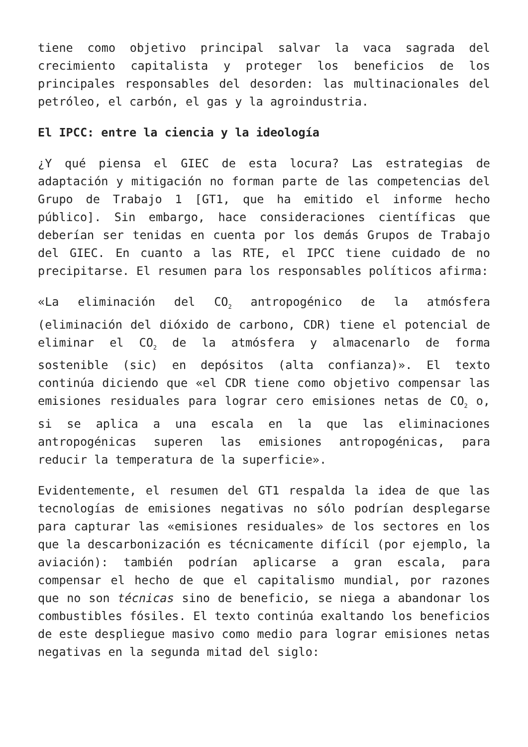tiene como objetivo principal salvar la vaca sagrada del crecimiento capitalista y proteger los beneficios de los principales responsables del desorden: las multinacionales del petróleo, el carbón, el gas y la agroindustria.
El IPCC: entre la ciencia y la ideología
¿Y qué piensa el GIEC de esta locura? Las estrategias de adaptación y mitigación no forman parte de las competencias del Grupo de Trabajo 1 [GT1, que ha emitido el informe hecho público]. Sin embargo, hace consideraciones científicas que deberían ser tenidas en cuenta por los demás Grupos de Trabajo del GIEC. En cuanto a las RTE, el IPCC tiene cuidado de no precipitarse. El resumen para los responsables políticos afirma:
«La eliminación del CO<sub>2</sub> antropogénico de la atmósfera (eliminación del dióxido de carbono, CDR) tiene el potencial de eliminar el CO<sub>2</sub> de la atmósfera y almacenarlo de forma sostenible (sic) en depósitos (alta confianza)». El texto continúa diciendo que «el CDR tiene como objetivo compensar las emisiones residuales para lograr cero emisiones netas de CO<sub>2</sub> o, si se aplica a una escala en la que las eliminaciones antropogénicas superen las emisiones antropogénicas, para reducir la temperatura de la superficie».
Evidentemente, el resumen del GT1 respalda la idea de que las tecnologías de emisiones negativas no sólo podrían desplegarse para capturar las «emisiones residuales» de los sectores en los que la descarbonización es técnicamente difícil (por ejemplo, la aviación): también podrían aplicarse a gran escala, para compensar el hecho de que el capitalismo mundial, por razones que no son técnicas sino de beneficio, se niega a abandonar los combustibles fósiles. El texto continúa exaltando los beneficios de este despliegue masivo como medio para lograr emisiones netas negativas en la segunda mitad del siglo: